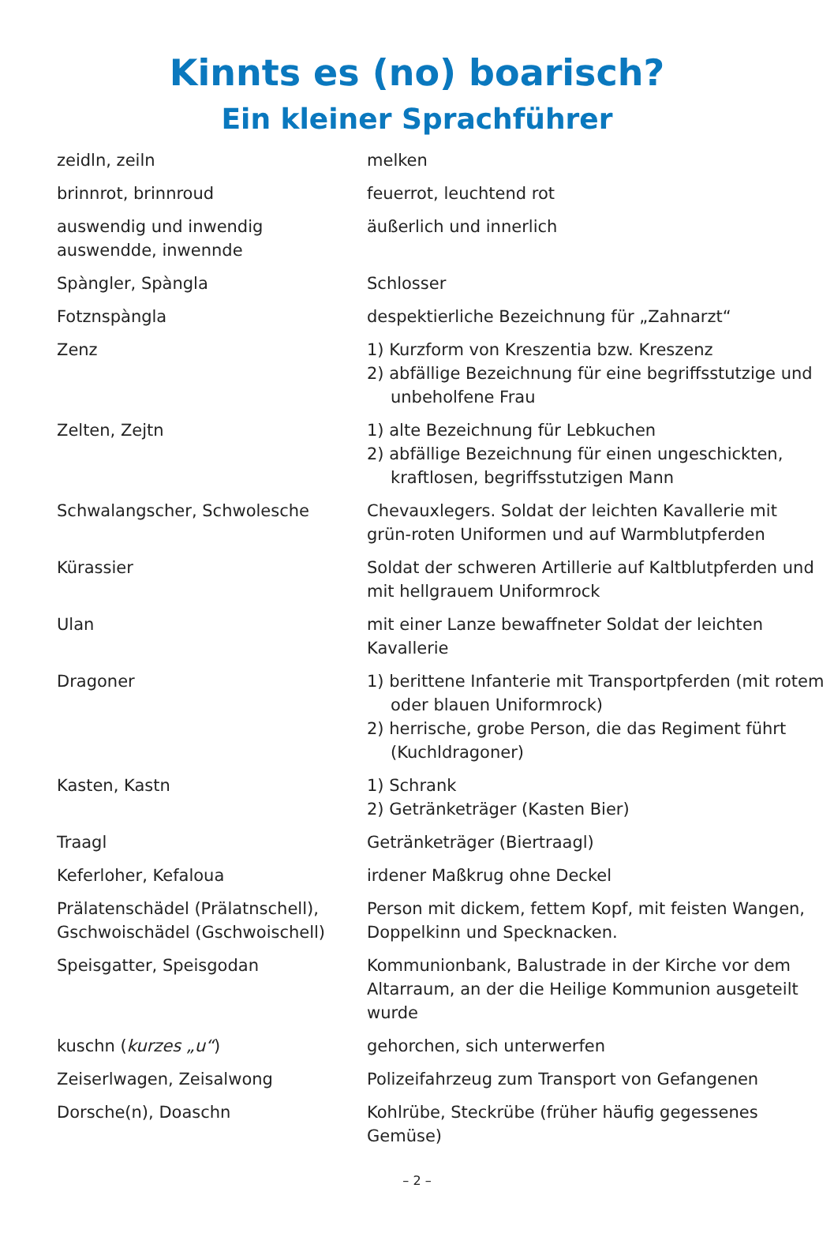Kinnts es (no) boarisch?
Ein kleiner Sprachführer
| zeidln, zeiln | melken |
| brinnrot, brinnroud | feuerrot, leuchtend rot |
| auswendig und inwendig auswendde, inwennde | äußerlich und innerlich |
| Spàngler, Spàngla | Schlosser |
| Fotznspàngla | despektierliche Bezeichnung für „Zahnarzt“ |
| Zenz | 1) Kurzform von Kreszentia bzw. Kreszenz 2) abfällige Bezeichnung für eine begriffsstutzige und unbeholfene Frau |
| Zelten, Zejtn | 1) alte Bezeichnung für Lebkuchen 2) abfällige Bezeichnung für einen ungeschickten, kraftlosen, begriffsstutzigen Mann |
| Schwalangscher, Schwolesche | Chevauxlegers. Soldat der leichten Kavallerie mit grün-roten Uniformen und auf Warmblutpferden |
| Kürassier | Soldat der schweren Artillerie auf Kaltblutpferden und mit hellgrauem Uniformrock |
| Ulan | mit einer Lanze bewaffneter Soldat der leichten Kavallerie |
| Dragoner | 1) berittene Infanterie mit Transportpferden (mit rotem oder blauen Uniformrock) 2) herrische, grobe Person, die das Regiment führt (Kuchldragoner) |
| Kasten, Kastn | 1) Schrank 2) Getränketräger (Kasten Bier) |
| Traagl | Getränketräger (Biertraagl) |
| Keferloher, Kefaloua | irdener Maßkrug ohne Deckel |
| Prälatenschädel (Prälatnschell), Gschwoischädel (Gschwoischell) | Person mit dickem, fettem Kopf, mit feisten Wangen, Doppelkinn und Specknacken. |
| Speisgatter, Speisgodan | Kommunionbank, Balustrade in der Kirche vor dem Altarraum, an der die Heilige Kommunion ausgeteilt wurde |
| kuschn ( kurzes „u“ ) | gehorchen, sich unterwerfen |
| Zeiserlwagen, Zeisalwong | Polizeifahrzeug zum Transport von Gefangenen |
| Dorsche(n), Doaschn | Kohlrübe, Steckrübe (früher häufig gegessenes Gemüse) |
– 2 –